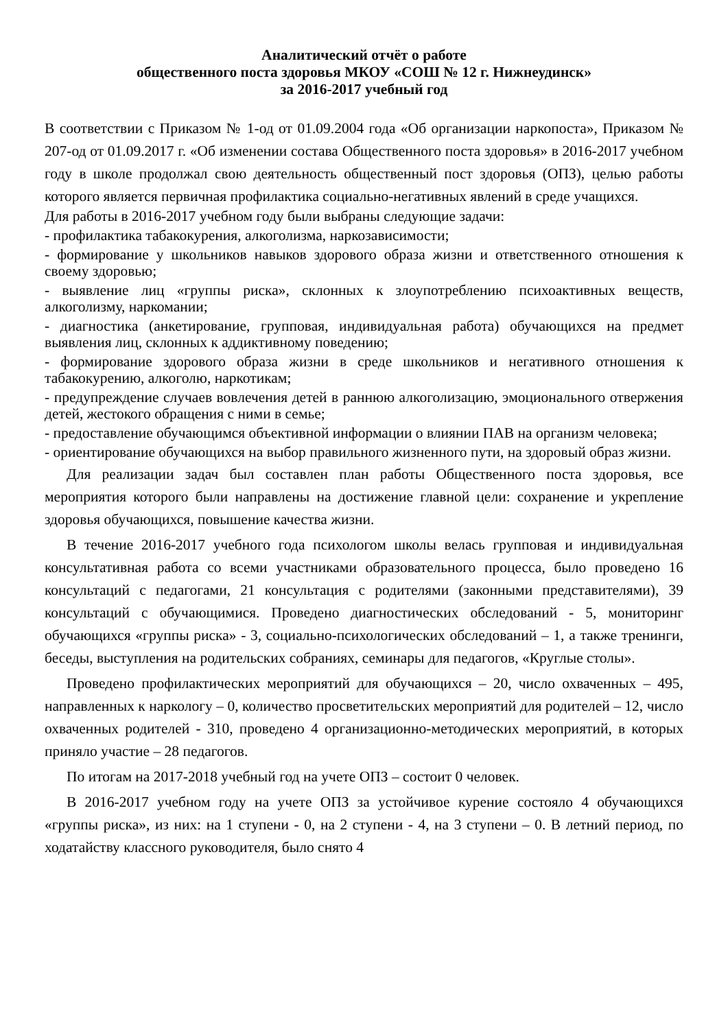Аналитический отчёт о работе
общественного поста здоровья МКОУ «СОШ № 12 г. Нижнеудинск»
за 2016-2017 учебный год
В соответствии с Приказом № 1-од от 01.09.2004 года «Об организации наркопоста», Приказом № 207-од от 01.09.2017 г. «Об изменении состава Общественного поста здоровья» в 2016-2017 учебном году в школе продолжал свою деятельность общественный пост здоровья (ОПЗ), целью работы которого является первичная профилактика социально-негативных явлений в среде учащихся.
Для работы в 2016-2017 учебном году были выбраны следующие задачи:
- профилактика табакокурения, алкоголизма, наркозависимости;
- формирование у школьников навыков здорового образа жизни и ответственного отношения к своему здоровью;
- выявление лиц «группы риска», склонных к злоупотреблению психоактивных веществ, алкоголизму, наркомании;
- диагностика (анкетирование, групповая, индивидуальная работа) обучающихся на предмет выявления лиц, склонных к аддиктивному поведению;
- формирование здорового образа жизни в среде школьников и негативного отношения к табакокурению, алкоголю, наркотикам;
- предупреждение случаев вовлечения детей в раннюю алкоголизацию, эмоционального отвержения детей, жестокого обращения с ними в семье;
- предоставление обучающимся объективной информации о влиянии ПАВ на организм человека;
- ориентирование обучающихся на выбор правильного жизненного пути, на здоровый образ жизни.
Для реализации задач был составлен план работы Общественного поста здоровья, все мероприятия которого были направлены на достижение главной цели: сохранение и укрепление здоровья обучающихся, повышение качества жизни.
В течение 2016-2017 учебного года психологом школы велась групповая и индивидуальная консультативная работа со всеми участниками образовательного процесса, было проведено 16 консультаций с педагогами, 21 консультация с родителями (законными представителями), 39 консультаций с обучающимися. Проведено диагностических обследований - 5, мониторинг обучающихся «группы риска» - 3, социально-психологических обследований – 1, а также тренинги, беседы, выступления на родительских собраниях, семинары для педагогов, «Круглые столы».
Проведено профилактических мероприятий для обучающихся – 20, число охваченных – 495, направленных к наркологу – 0, количество просветительских мероприятий для родителей – 12, число охваченных родителей - 310, проведено 4 организационно-методических мероприятий, в которых приняло участие – 28 педагогов.
По итогам на 2017-2018 учебный год на учете ОПЗ – состоит 0 человек.
В 2016-2017 учебном году на учете ОПЗ за устойчивое курение состояло 4 обучающихся «группы риска», из них: на 1 ступени - 0, на 2 ступени - 4, на 3 ступени – 0. В летний период, по ходатайству классного руководителя, было снято 4